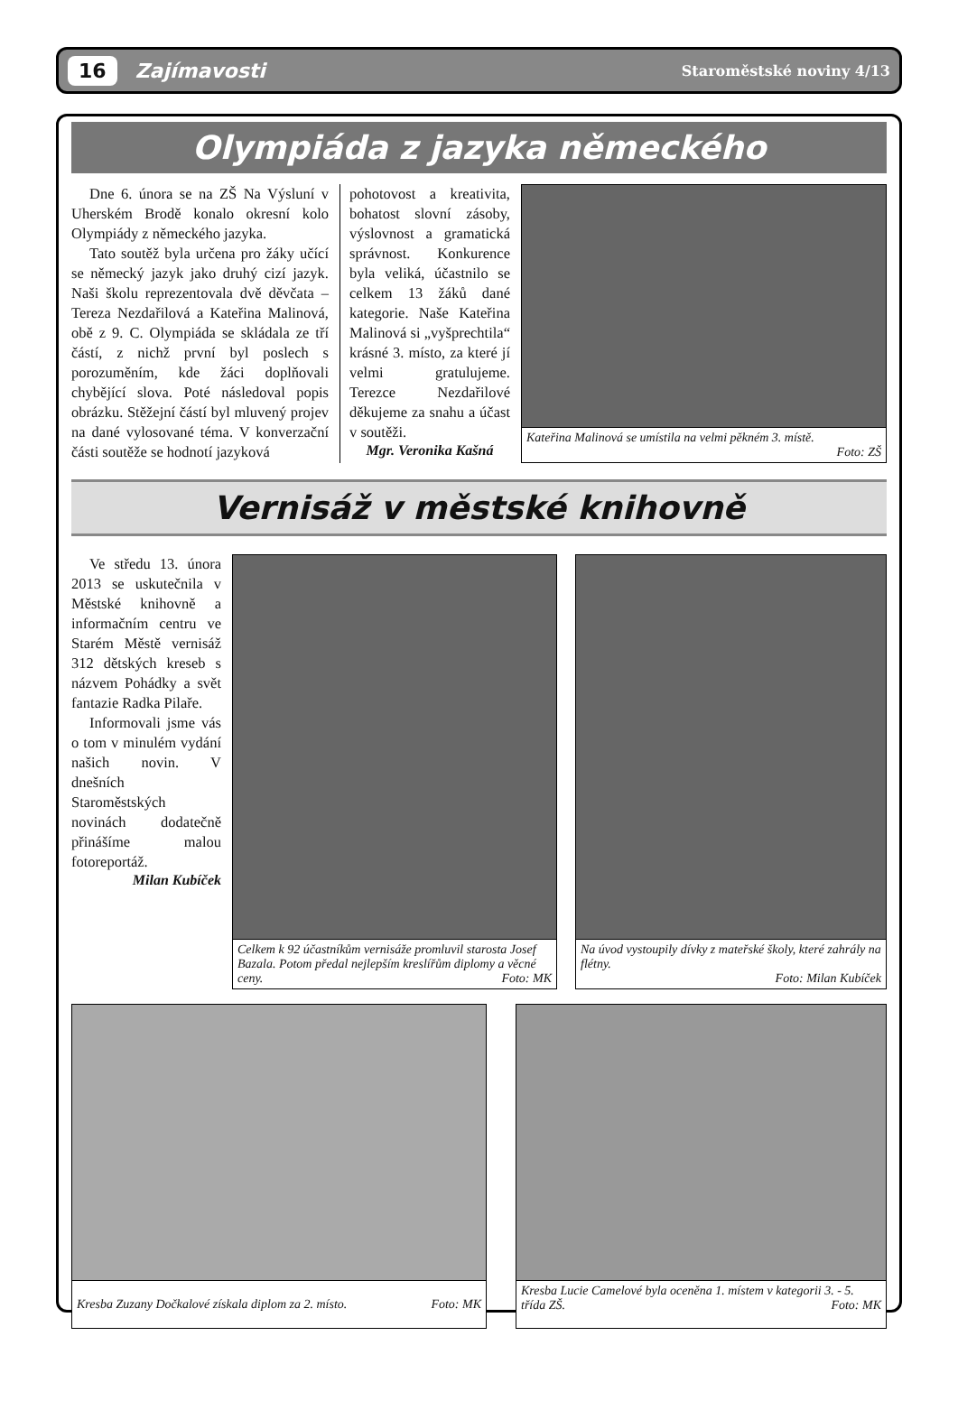16 Zajímavosti Staroměstské noviny 4/13
Olympiáda z jazyka německého
Dne 6. února se na ZŠ Na Výsluní v Uherském Brodě konalo okresní kolo Olympiády z německého jazyka.
Tato soutěž byla určena pro žáky učící se německý jazyk jako druhý cizí jazyk. Naši školu reprezentovala dvě děvčata – Tereza Nezdařilová a Kateřina Malinová, obě z 9. C. Olympiáda se skládala ze tří částí, z nichž první byl poslech s porozuměním, kde žáci doplňovali chybějící slova. Poté následoval popis obrázku. Stěžejní částí byl mluvený projev na dané vylosované téma. V konverzační části soutěže se hodnotí jazyková
pohotovost a kreativita, bohatost slovní zásoby, výslovnost a gramatická správnost. Konkurence byla veliká, účastnilo se celkem 13 žáků dané kategorie. Naše Kateřina Malinová si „vyšprechtila“ krásné 3. místo, za které jí velmi gratulujeme. Terezce Nezdařilové děkujeme za snahu a účast v soutěži.
Mgr. Veronika Kašná
Kateřina Malinová se umístila na velmi pěkném 3. místě.
Foto: ZŠ
Vernisáž v městské knihovně
Ve středu 13. února 2013 se uskutečnila v Městské knihovně a informačním centru ve Starém Městě vernisáž 312 dětských kreseb s názvem Pohádky a svět fantazie Radka Pilaře.
Informovali jsme vás o tom v minulém vydání našich novin. V dnešních Staroměstských novinách dodatečně přinášíme malou fotoreportáž.
Milan Kubíček
Celkem k 92 účastníkům vernisáže promluvil starosta Josef Bazala. Potom předal nejlepším kreslířům diplomy a věcné ceny. Foto: MK
Na úvod vystoupily dívky z mateřské školy, které zahrály na flétny.
Foto: Milan Kubíček
Kresba Zuzany Dočkalové získala diplom za 2. místo. Foto: MK
Kresba Lucie Camelové byla oceněna 1. místem v kategorii 3. - 5. třída ZŠ. Foto: MK